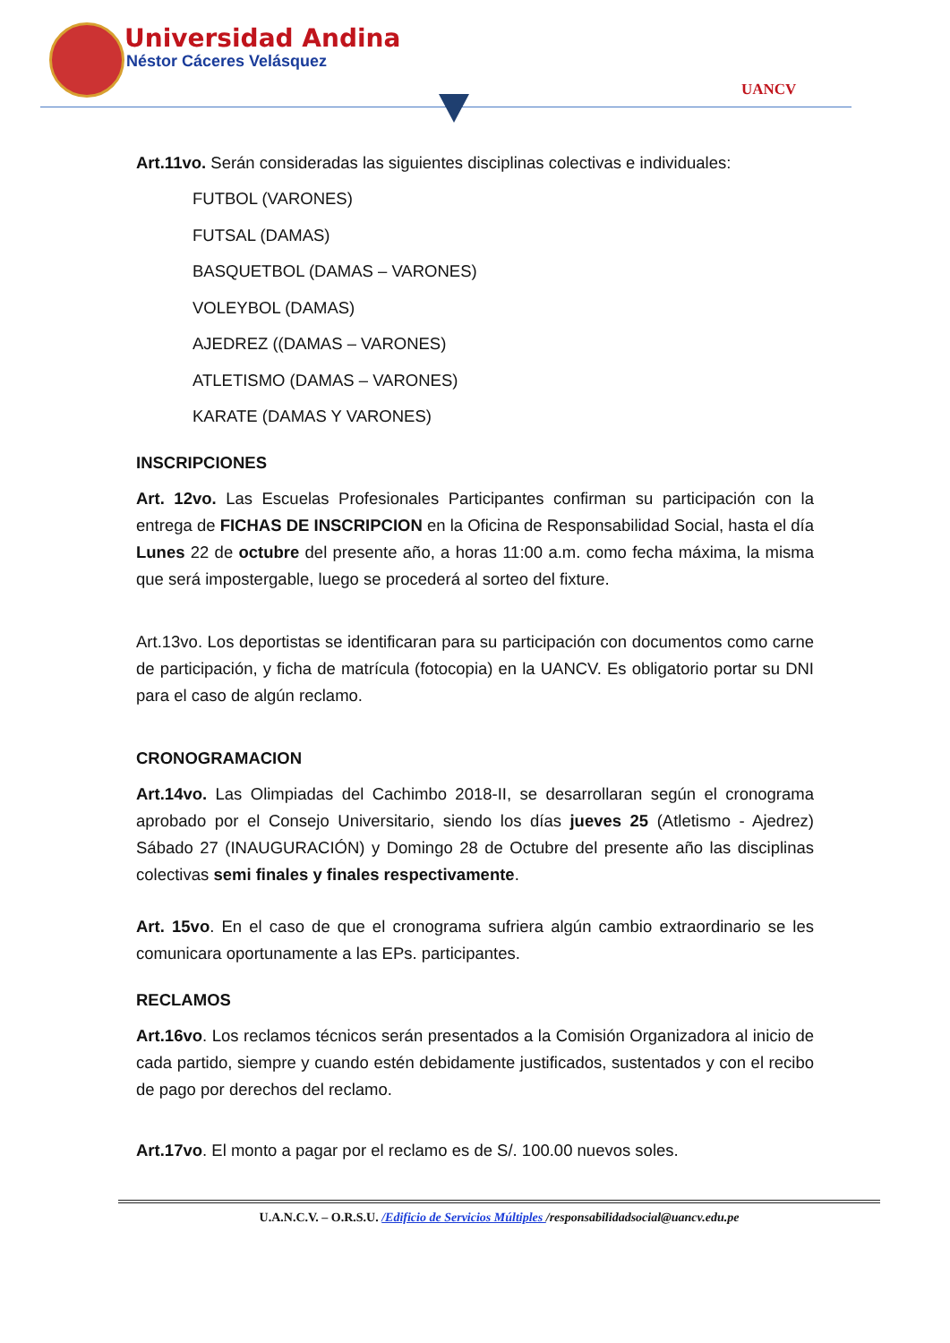Universidad Andina
Néstor Cáceres Velásquez
UANCV
Art.11vo. Serán consideradas las siguientes disciplinas colectivas e individuales:
FUTBOL (VARONES)
FUTSAL (DAMAS)
BASQUETBOL (DAMAS – VARONES)
VOLEYBOL (DAMAS)
AJEDREZ ((DAMAS – VARONES)
ATLETISMO (DAMAS – VARONES)
KARATE (DAMAS Y VARONES)
INSCRIPCIONES
Art. 12vo. Las Escuelas Profesionales Participantes confirman su participación con la entrega de FICHAS DE INSCRIPCION en la Oficina de Responsabilidad Social, hasta el día Lunes 22 de octubre del presente año, a horas 11:00 a.m. como fecha máxima, la misma que será impostergable, luego se procederá al sorteo del fixture.
Art.13vo. Los deportistas se identificaran para su participación con documentos como carne de participación, y ficha de matrícula (fotocopia) en la UANCV. Es obligatorio portar su DNI para el caso de algún reclamo.
CRONOGRAMACION
Art.14vo. Las Olimpiadas del Cachimbo 2018-II, se desarrollaran según el cronograma aprobado por el Consejo Universitario, siendo los días jueves 25 (Atletismo - Ajedrez) Sábado 27 (INAUGURACIÓN) y Domingo 28 de Octubre del presente año las disciplinas colectivas semi finales y finales respectivamente.
Art. 15vo. En el caso de que el cronograma sufriera algún cambio extraordinario se les comunicara oportunamente a las EPs. participantes.
RECLAMOS
Art.16vo. Los reclamos técnicos serán presentados a la Comisión Organizadora al inicio de cada partido, siempre y cuando estén debidamente justificados, sustentados y con el recibo de pago por derechos del reclamo.
Art.17vo. El monto a pagar por el reclamo es de S/. 100.00 nuevos soles.
U.A.N.C.V. – O.R.S.U. /Edificio de Servicios Múltiples /responsabilidadsocial@uancv.edu.pe